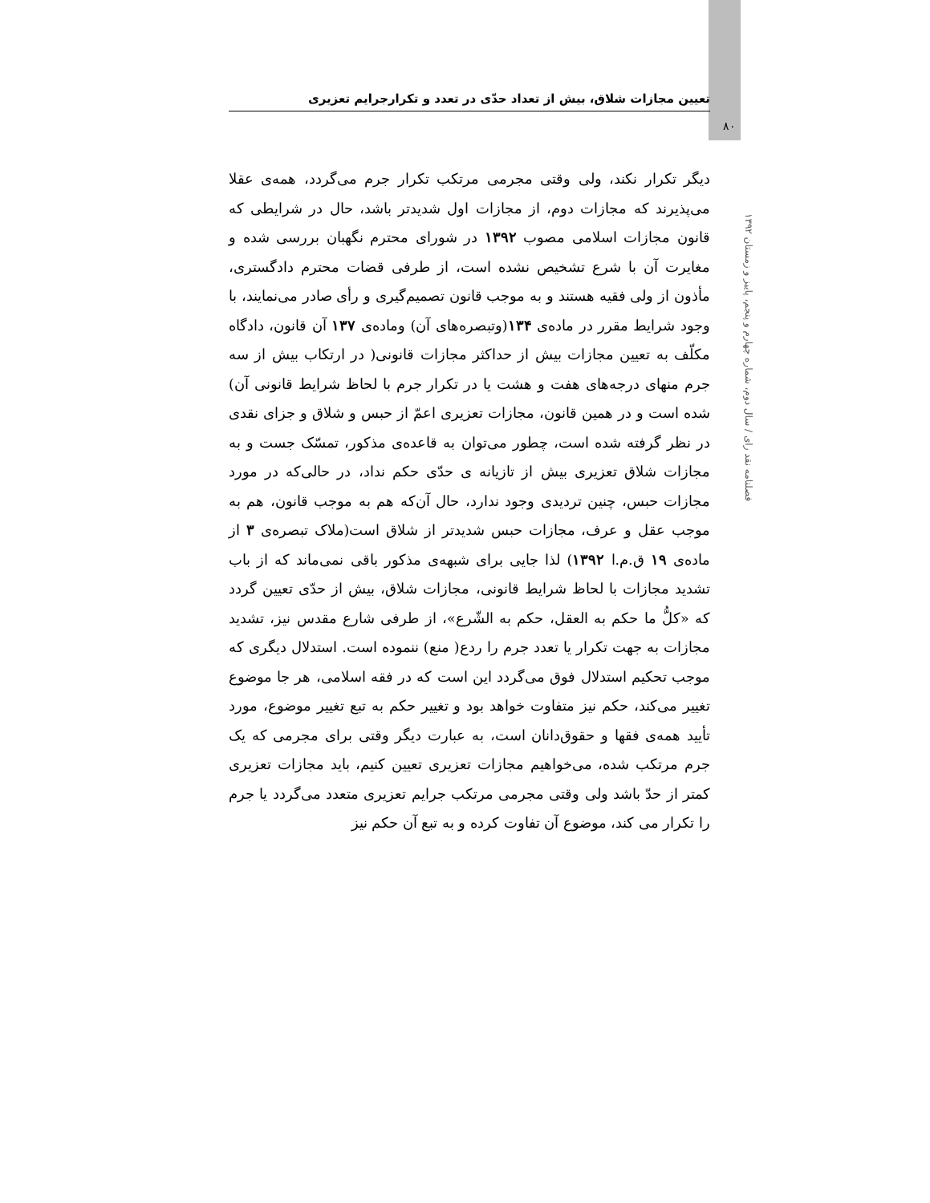تعیین مجازات شلاق، بیش از تعداد حدّی در تعدد و تکرارجرایم تعزیری
۸۰
دیگر تکرار نکند، ولی وقتی مجرمی مرتکب تکرار جرم می‌گردد، همه‌ی عقلا می‌پذیرند که مجازات دوم، از مجازات اول شدیدتر باشد، حال در شرایطی که قانون مجازات اسلامی مصوب ۱۳۹۲ در شورای محترم نگهبان بررسی شده و مغایرت آن با شرع تشخیص نشده است، از طرفی قضات محترم دادگستری، مأذون از ولی فقیه هستند و به موجب قانون تصمیم‌گیری و رأی صادر می‌نمایند، با وجود شرایط مقرر در ماده‌ی ۱۳۴(وتبصره‌های آن) وماده‌ی ۱۳۷ آن قانون، دادگاه مکلّف به تعیین مجازات بیش از حداکثر مجازات قانونی( در ارتکاب بیش از سه جرم منهای درجه‌های هفت و هشت یا در تکرار جرم با لحاظ شرایط قانونی آن) شده است و در همین قانون، مجازات تعزیری اعمّ از حبس و شلاق و جزای نقدی در نظر گرفته شده است، چطور می‌توان به قاعده‌ی مذکور، تمسّک جست و به مجازات شلاق تعزیری بیش از تازیانه ی حدّی حکم نداد، در حالی‌که در مورد مجازات حبس، چنین تردیدی وجود ندارد، حال آن‌که هم به موجب قانون، هم به موجب عقل و عرف، مجازات حبس شدیدتر از شلاق است(ملاک تبصره‌ی ۳ از ماده‌ی ۱۹ ق.م.ا ۱۳۹۲) لذا جایی برای شبهه‌ی مذکور باقی نمی‌ماند که از باب تشدید مجازات با لحاظ شرایط قانونی، مجازات شلاق، بیش از حدّی تعیین گردد که «کلُّ ما حکم به العقل، حکم به الشّرع»، از طرفی شارع مقدس نیز، تشدید مجازات به جهت تکرار یا تعدد جرم را ردع( منع) ننموده است. استدلال دیگری که موجب تحکیم استدلال فوق می‌گردد این است که در فقه اسلامی، هر جا موضوع تغییر می‌کند، حکم نیز متفاوت خواهد بود و تغییر حکم به تبع تغییر موضوع، مورد تأیید همه‌ی فقها و حقوق‌دانان است، به عبارت دیگر وقتی برای مجرمی که یک جرم مرتکب شده، می‌خواهیم مجازات تعزیری تعیین کنیم، باید مجازات تعزیری کمتر از حدّ باشد ولی وقتی مجرمی مرتکب جرایم تعزیری متعدد می‌گردد یا جرم را تکرار می کند، موضوع آن تفاوت کرده و به تبع آن حکم نیز
فصلنامه نقد رای / سال دوم، شماره چهارم و پنجم، پاییز و زمستان ۱۳۹۲